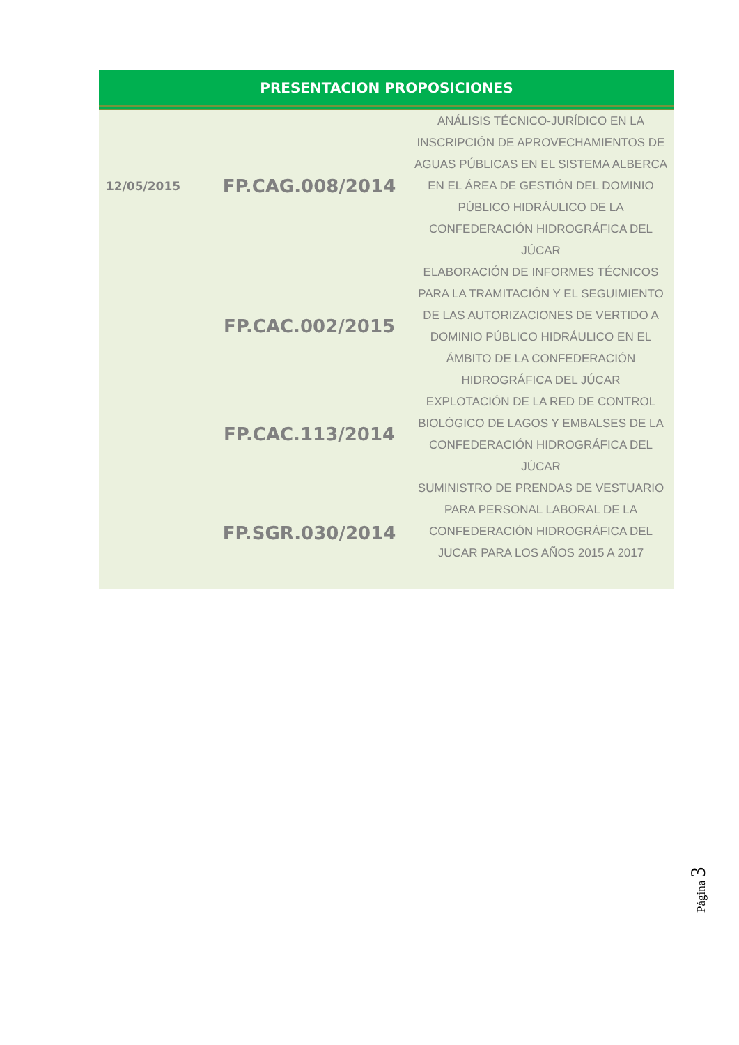PRESENTACION PROPOSICIONES
| 12/05/2015 | FP.CAG.008/2014 | ANÁLISIS TÉCNICO-JURÍDICO EN LA INSCRIPCIÓN DE APROVECHAMIENTOS DE AGUAS PÚBLICAS EN EL SISTEMA ALBERCA EN EL ÁREA DE GESTIÓN DEL DOMINIO PÚBLICO HIDRÁULICO DE LA CONFEDERACIÓN HIDROGRÁFICA DEL JÚCAR |
| | FP.CAC.002/2015 | ELABORACIÓN DE INFORMES TÉCNICOS PARA LA TRAMITACIÓN Y EL SEGUIMIENTO DE LAS AUTORIZACIONES DE VERTIDO A DOMINIO PÚBLICO HIDRÁULICO EN EL ÁMBITO DE LA CONFEDERACIÓN HIDROGRÁFICA DEL JÚCAR |
| | FP.CAC.113/2014 | EXPLOTACIÓN DE LA RED DE CONTROL BIOLÓGICO DE LAGOS Y EMBALSES DE LA CONFEDERACIÓN HIDROGRÁFICA DEL JÚCAR |
| | FP.SGR.030/2014 | SUMINISTRO DE PRENDAS DE VESTUARIO PARA PERSONAL LABORAL DE LA CONFEDERACIÓN HIDROGRÁFICA DEL JUCAR PARA LOS AÑOS 2015 A 2017 |
Página 3